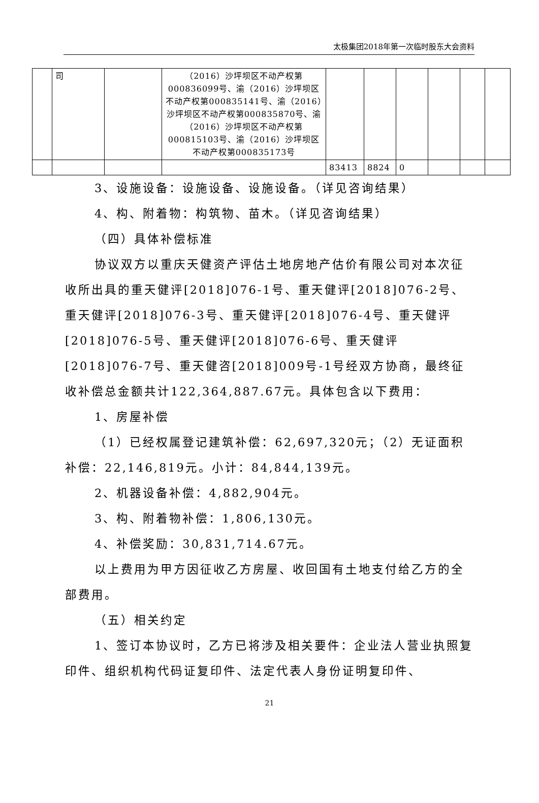太极集团2018年第一次临时股东大会资料
| | 司 | | （2016）沙坪坝区不动产权第000836099号、渝（2016）沙坪坝区不动产权第000835141号、渝（2016）沙坪坝区不动产权第000835870号、渝（2016）沙坪坝区不动产权第000815103号、渝（2016）沙坪坝区不动产权第000835173号 | | | | | | |
| | | | | 83413 | 8824 | 0 | | | |
3、设施设备：设施设备、设施设备。（详见咨询结果）
4、构、附着物：构筑物、苗木。（详见咨询结果）
（四）具体补偿标准
协议双方以重庆天健资产评估土地房地产估价有限公司对本次征收所出具的重天健评[2018]076-1号、重天健评[2018]076-2号、重天健评[2018]076-3号、重天健评[2018]076-4号、重天健评[2018]076-5号、重天健评[2018]076-6号、重天健评[2018]076-7号、重天健咨[2018]009号-1号经双方协商，最终征收补偿总金额共计122,364,887.67元。具体包含以下费用：
1、房屋补偿
（1）已经权属登记建筑补偿：62,697,320元；（2）无证面积补偿：22,146,819元。小计：84,844,139元。
2、机器设备补偿：4,882,904元。
3、构、附着物补偿：1,806,130元。
4、补偿奖励：30,831,714.67元。
以上费用为甲方因征收乙方房屋、收回国有土地支付给乙方的全部费用。
（五）相关约定
1、签订本协议时，乙方已将涉及相关要件：企业法人营业执照复印件、组织机构代码证复印件、法定代表人身份证明复印件、
21